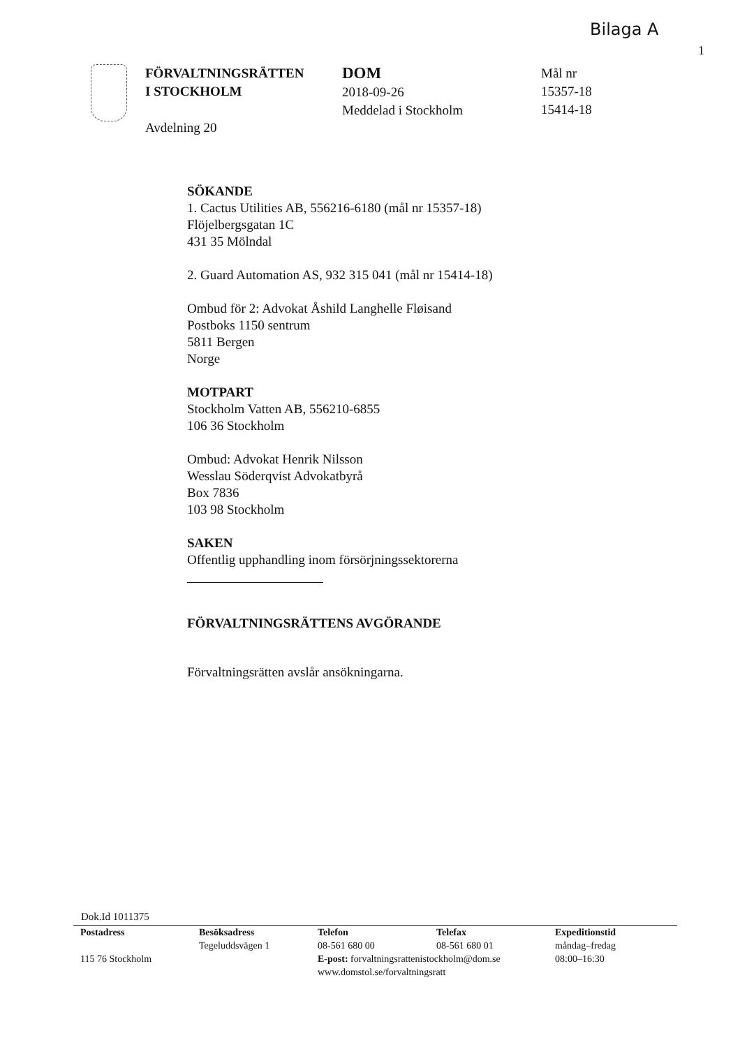Bilaga A
1
FÖRVALTNINGSRÄTTEN
I STOCKHOLM
Avdelning 20
DOM
2018-09-26
Meddelad i Stockholm
Mål nr
15357-18
15414-18
SÖKANDE
1. Cactus Utilities AB, 556216-6180 (mål nr 15357-18)
Flöjelbergsgatan 1C
431 35 Mölndal
2. Guard Automation AS, 932 315 041 (mål nr 15414-18)
Ombud för 2: Advokat Åshild Langhelle Fløisand
Postboks 1150 sentrum
5811 Bergen
Norge
MOTPART
Stockholm Vatten AB, 556210-6855
106 36 Stockholm
Ombud: Advokat Henrik Nilsson
Wesslau Söderqvist Advokatbyrå
Box 7836
103 98 Stockholm
SAKEN
Offentlig upphandling inom försörjningssektorerna
FÖRVALTNINGSRÄTTENS AVGÖRANDE
Förvaltningsrätten avslår ansökningarna.
Dok.Id 1011375
Postadress
115 76 Stockholm
Besöksadress
Tegeluddsvägen 1
Telefon
08-561 680 00
E-post: forvaltningsrattenistockholm@dom.se
www.domstol.se/forvaltningsratt
Telefax
08-561 680 01
Expeditionstid
måndag–fredag
08:00–16:30